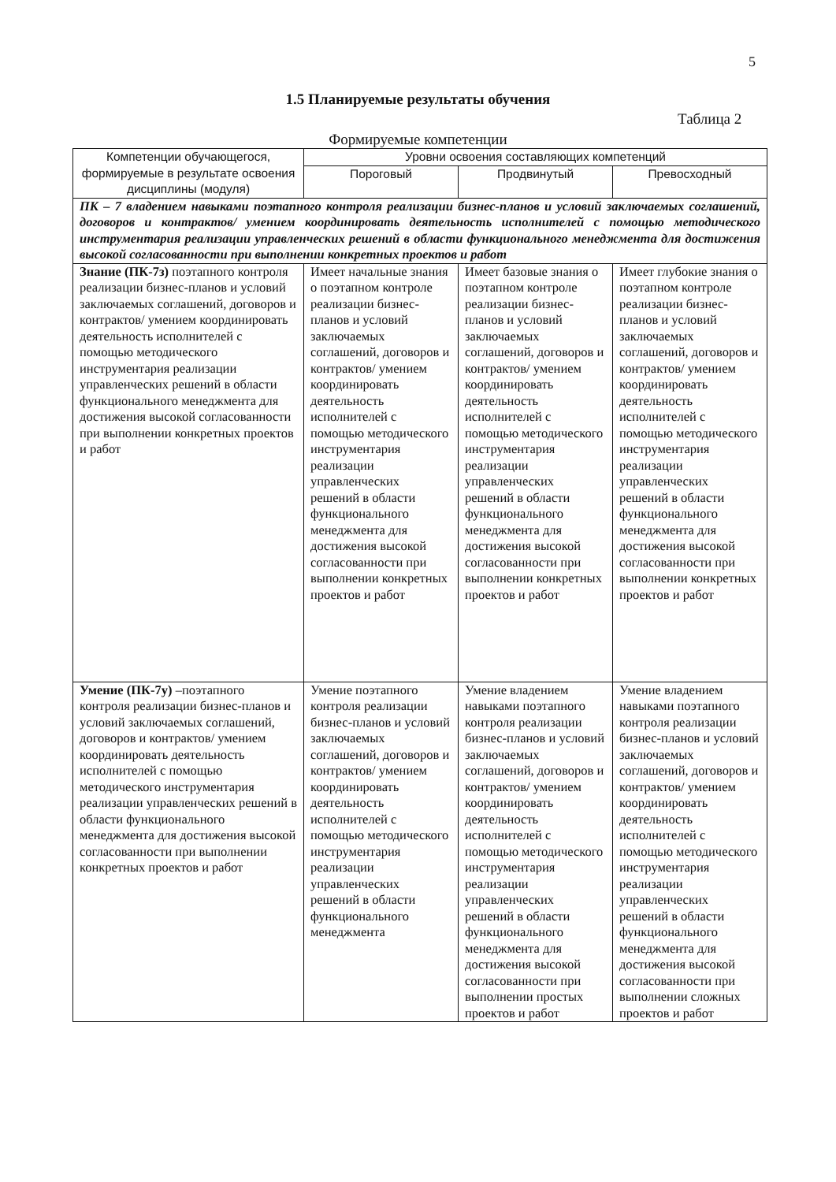5
1.5 Планируемые результаты обучения
Таблица 2
Формируемые компетенции
| Компетенции обучающегося, формируемые в результате освоения дисциплины (модуля) | Уровни освоения составляющих компетенций | | |
| --- | --- | --- | --- |
| | Пороговый | Продвинутый | Превосходный |
| ПК – 7 владением навыками поэтапного контроля реализации бизнес-планов и условий заключаемых соглашений, договоров и контрактов/ умением координировать деятельность исполнителей с помощью методического инструментария реализации управленческих решений в области функционального менеджмента для достижения высокой согласованности при выполнении конкретных проектов и работ | | | |
| Знание (ПК-7з) поэтапного контроля реализации бизнес-планов и условий заключаемых соглашений, договоров и контрактов/ умением координировать деятельность исполнителей с помощью методического инструментария реализации управленческих решений в области функционального менеджмента для достижения высокой согласованности при выполнении конкретных проектов и работ | Имеет начальные знания о поэтапном контроле реализации бизнес-планов и условий заключаемых соглашений, договоров и контрактов/ умением координировать деятельность исполнителей с помощью методического инструментария реализации управленческих решений в области функционального менеджмента для достижения высокой согласованности при выполнении конкретных проектов и работ | Имеет базовые знания о поэтапном контроле реализации бизнес-планов и условий заключаемых соглашений, договоров и контрактов/ умением координировать деятельность исполнителей с помощью методического инструментария реализации управленческих решений в области функционального менеджмента для достижения высокой согласованности при выполнении конкретных проектов и работ | Имеет глубокие знания о поэтапном контроле реализации бизнес-планов и условий заключаемых соглашений, договоров и контрактов/ умением координировать деятельность исполнителей с помощью методического инструментария реализации управленческих решений в области функционального менеджмента для достижения высокой согласованности при выполнении конкретных проектов и работ |
| Умение (ПК-7у) –поэтапного контроля реализации бизнес-планов и условий заключаемых соглашений, договоров и контрактов/ умением координировать деятельность исполнителей с помощью методического инструментария реализации управленческих решений в области функционального менеджмента для достижения высокой согласованности при выполнении конкретных проектов и работ | Умение поэтапного контроля реализации бизнес-планов и условий заключаемых соглашений, договоров и контрактов/ умением координировать деятельность исполнителей с помощью методического инструментария реализации управленческих решений в области функционального менеджмента | Умение владением навыками поэтапного контроля реализации бизнес-планов и условий заключаемых соглашений, договоров и контрактов/ умением координировать деятельность исполнителей с помощью методического инструментария реализации управленческих решений в области функционального менеджмента для достижения высокой согласованности при выполнении простых проектов и работ | Умение владением навыками поэтапного контроля реализации бизнес-планов и условий заключаемых соглашений, договоров и контрактов/ умением координировать деятельность исполнителей с помощью методического инструментария реализации управленческих решений в области функционального менеджмента для достижения высокой согласованности при выполнении сложных проектов и работ |